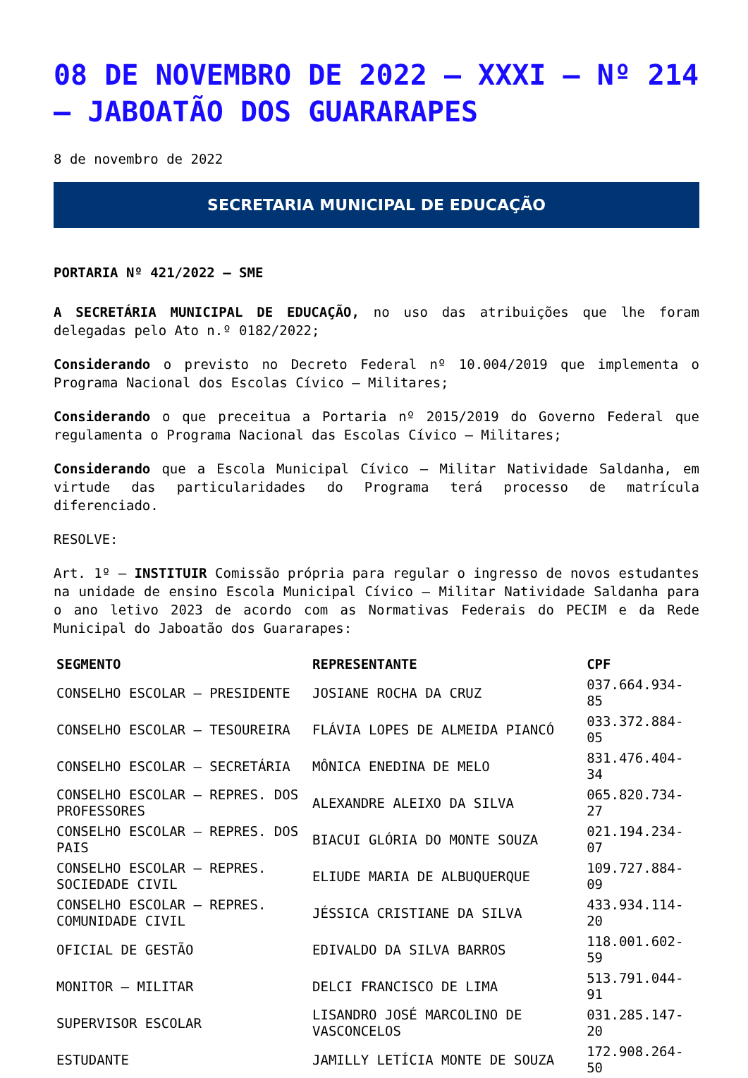08 DE NOVEMBRO DE 2022 – XXXI – Nº 214 – JABOATÃO DOS GUARARAPES
8 de novembro de 2022
SECRETARIA MUNICIPAL DE EDUCAÇÃO
PORTARIA Nº 421/2022 – SME
A SECRETÁRIA MUNICIPAL DE EDUCAÇÃO, no uso das atribuições que lhe foram delegadas pelo Ato n.º 0182/2022;
Considerando o previsto no Decreto Federal nº 10.004/2019 que implementa o Programa Nacional dos Escolas Cívico – Militares;
Considerando o que preceitua a Portaria nº 2015/2019 do Governo Federal que regulamenta o Programa Nacional das Escolas Cívico – Militares;
Considerando que a Escola Municipal Cívico – Militar Natividade Saldanha, em virtude das particularidades do Programa terá processo de matrícula diferenciado.
RESOLVE:
Art. 1º – INSTITUIR Comissão própria para regular o ingresso de novos estudantes na unidade de ensino Escola Municipal Cívico – Militar Natividade Saldanha para o ano letivo 2023 de acordo com as Normativas Federais do PECIM e da Rede Municipal do Jaboatão dos Guararapes:
| SEGMENTO | REPRESENTANTE | CPF |
| --- | --- | --- |
| CONSELHO ESCOLAR – PRESIDENTE | JOSIANE ROCHA DA CRUZ | 037.664.934-85 |
| CONSELHO ESCOLAR – TESOUREIRA | FLÁVIA LOPES DE ALMEIDA PIANCÓ | 033.372.884-05 |
| CONSELHO ESCOLAR – SECRETÁRIA | MÔNICA ENEDINA DE MELO | 831.476.404-34 |
| CONSELHO ESCOLAR – REPRES. DOS PROFESSORES | ALEXANDRE ALEIXO DA SILVA | 065.820.734-27 |
| CONSELHO ESCOLAR – REPRES. DOS PAIS | BIACUI GLÓRIA DO MONTE SOUZA | 021.194.234-07 |
| CONSELHO ESCOLAR – REPRES. SOCIEDADE CIVIL | ELIUDE MARIA DE ALBUQUERQUE | 109.727.884-09 |
| CONSELHO ESCOLAR – REPRES. COMUNIDADE CIVIL | JÉSSICA CRISTIANE DA SILVA | 433.934.114-20 |
| OFICIAL DE GESTÃO | EDIVALDO DA SILVA BARROS | 118.001.602-59 |
| MONITOR – MILITAR | DELCI FRANCISCO DE LIMA | 513.791.044-91 |
| SUPERVISOR ESCOLAR | LISANDRO JOSÉ MARCOLINO DE VASCONCELOS | 031.285.147-20 |
| ESTUDANTE | JAMILLY LETÍCIA MONTE DE SOUZA | 172.908.264-50 |